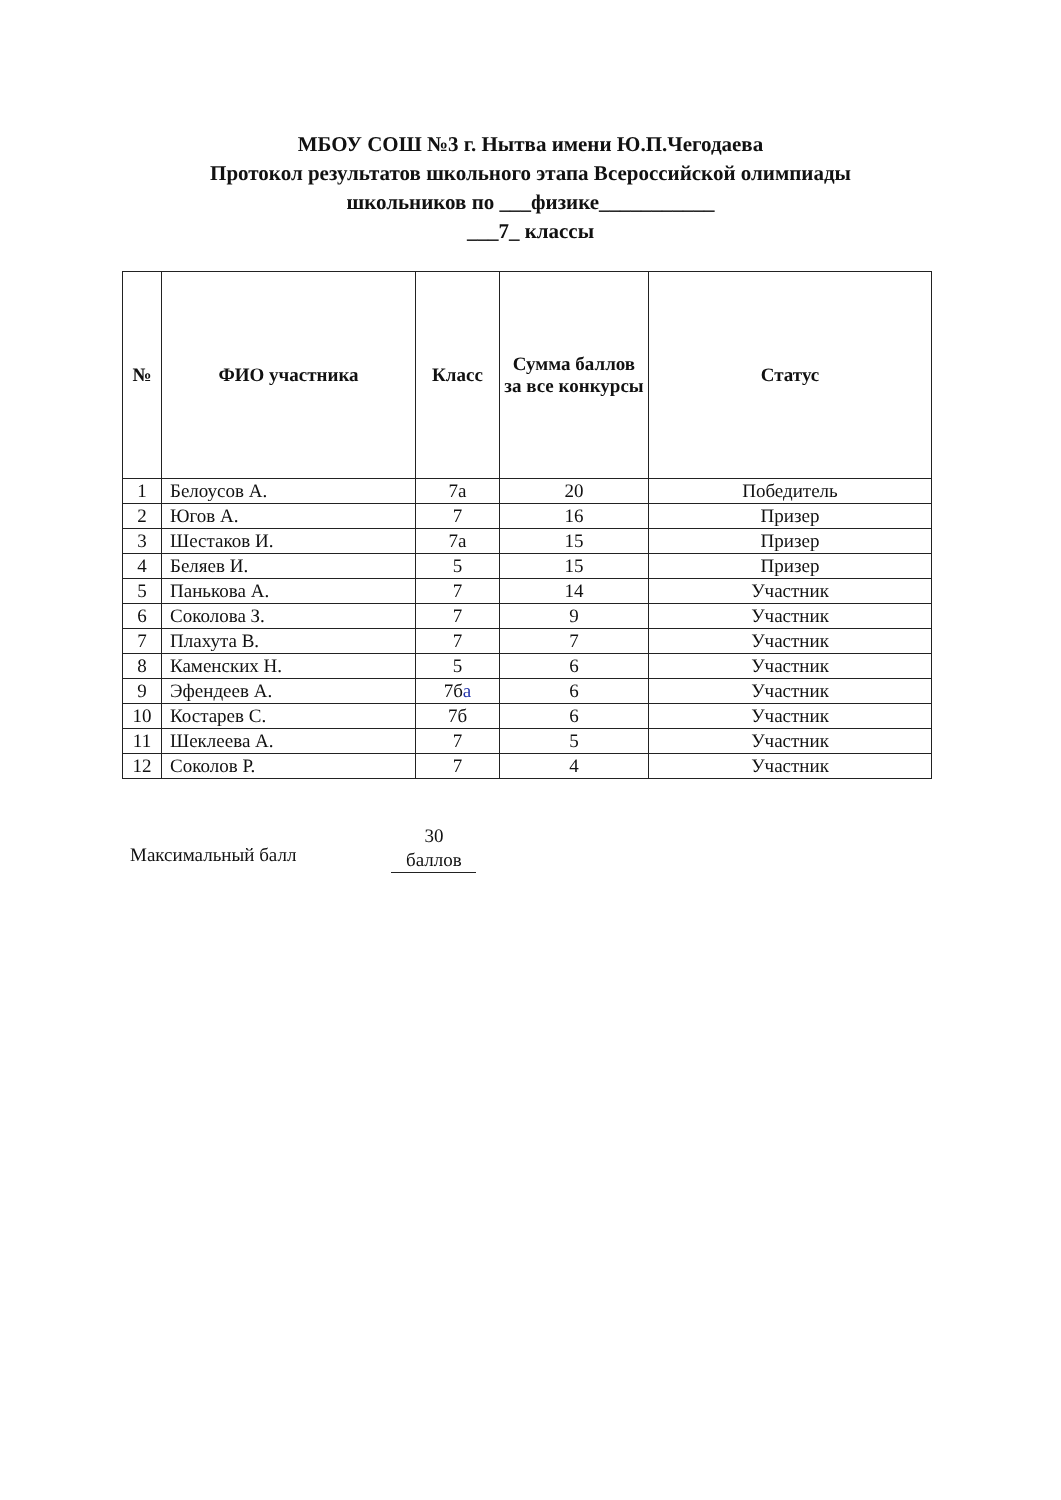МБОУ СОШ №3 г. Нытва имени Ю.П.Чегодаева
Протокол результатов школьного этапа Всероссийской олимпиады
школьников по ___физике___________
___7_ классы
| № | ФИО участника | Класс | Сумма баллов за все конкурсы | Статус |
| --- | --- | --- | --- | --- |
| 1 | Белоусов А. | 7а | 20 | Победитель |
| 2 | Югов А. | 7 | 16 | Призер |
| 3 | Шестаков И. | 7а | 15 | Призер |
| 4 | Беляев И. | 5 | 15 | Призер |
| 5 | Панькова А. | 7 | 14 | Участник |
| 6 | Соколова З. | 7 | 9 | Участник |
| 7 | Плахута В. | 7 | 7 | Участник |
| 8 | Каменских Н. | 5 | 6 | Участник |
| 9 | Эфендеев А. | 7б a | 6 | Участник |
| 10 | Костарев С. | 7б | 6 | Участник |
| 11 | Шеклеева А. | 7 | 5 | Участник |
| 12 | Соколов Р. | 7 | 4 | Участник |
Максимальный балл
30
баллов